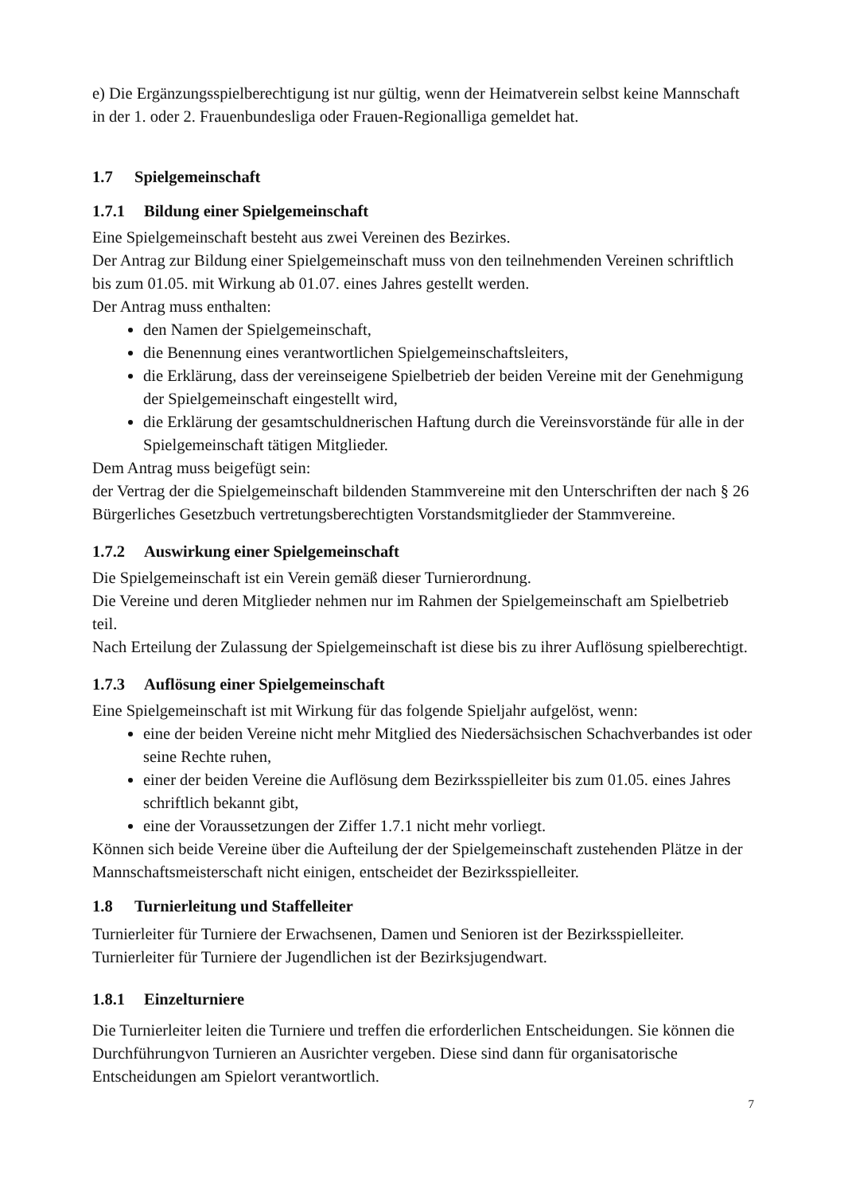e) Die Ergänzungsspielberechtigung ist nur gültig, wenn der Heimatverein selbst keine Mannschaft in der 1. oder 2. Frauenbundesliga oder Frauen-Regionalliga gemeldet hat.
1.7 Spielgemeinschaft
1.7.1 Bildung einer Spielgemeinschaft
Eine Spielgemeinschaft besteht aus zwei Vereinen des Bezirkes.
Der Antrag zur Bildung einer Spielgemeinschaft muss von den teilnehmenden Vereinen schriftlich bis zum 01.05. mit Wirkung ab 01.07. eines Jahres gestellt werden.
Der Antrag muss enthalten:
den Namen der Spielgemeinschaft,
die Benennung eines verantwortlichen Spielgemeinschaftsleiters,
die Erklärung, dass der vereinseigene Spielbetrieb der beiden Vereine mit der Genehmigung der Spielgemeinschaft eingestellt wird,
die Erklärung der gesamtschuldnerischen Haftung durch die Vereinsvorstände für alle in der Spielgemeinschaft tätigen Mitglieder.
Dem Antrag muss beigefügt sein:
der Vertrag der die Spielgemeinschaft bildenden Stammvereine mit den Unterschriften der nach § 26 Bürgerliches Gesetzbuch vertretungsberechtigten Vorstandsmitglieder der Stammvereine.
1.7.2 Auswirkung einer Spielgemeinschaft
Die Spielgemeinschaft ist ein Verein gemäß dieser Turnierordnung.
Die Vereine und deren Mitglieder nehmen nur im Rahmen der Spielgemeinschaft am Spielbetrieb teil.
Nach Erteilung der Zulassung der Spielgemeinschaft ist diese bis zu ihrer Auflösung spielberechtigt.
1.7.3 Auflösung einer Spielgemeinschaft
Eine Spielgemeinschaft ist mit Wirkung für das folgende Spieljahr aufgelöst, wenn:
eine der beiden Vereine nicht mehr Mitglied des Niedersächsischen Schachverbandes ist oder seine Rechte ruhen,
einer der beiden Vereine die Auflösung dem Bezirksspielleiter bis zum 01.05. eines Jahres schriftlich bekannt gibt,
eine der Voraussetzungen der Ziffer 1.7.1 nicht mehr vorliegt.
Können sich beide Vereine über die Aufteilung der der Spielgemeinschaft zustehenden Plätze in der Mannschaftsmeisterschaft nicht einigen, entscheidet der Bezirksspielleiter.
1.8 Turnierleitung und Staffelleiter
Turnierleiter für Turniere der Erwachsenen, Damen und Senioren ist der Bezirksspielleiter.
Turnierleiter für Turniere der Jugendlichen ist der Bezirksjugendwart.
1.8.1 Einzelturniere
Die Turnierleiter leiten die Turniere und treffen die erforderlichen Entscheidungen. Sie können die Durchführungvon Turnieren an Ausrichter vergeben. Diese sind dann für organisatorische Entscheidungen am Spielort verantwortlich.
7